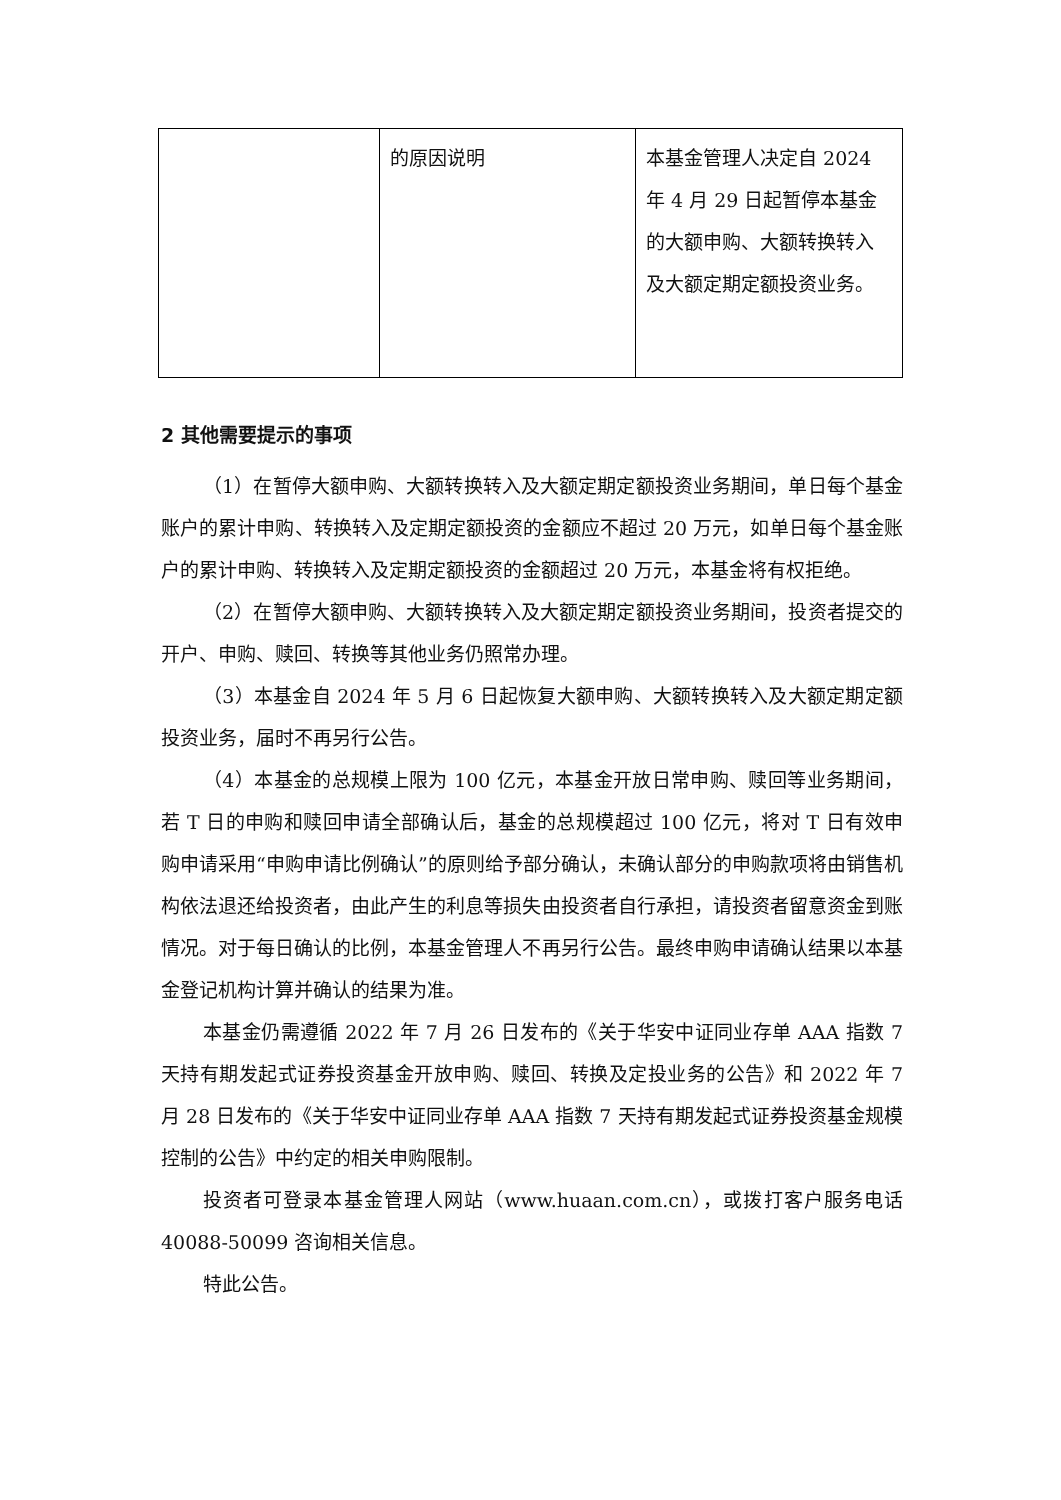| | 的原因说明 | 本基金管理人决定自 2024 年 4 月 29 日起暂停本基金的大额申购、大额转换转入及大额定期定额投资业务。 |
2 其他需要提示的事项
（1）在暂停大额申购、大额转换转入及大额定期定额投资业务期间，单日每个基金账户的累计申购、转换转入及定期定额投资的金额应不超过 20 万元，如单日每个基金账户的累计申购、转换转入及定期定额投资的金额超过 20 万元，本基金将有权拒绝。
（2）在暂停大额申购、大额转换转入及大额定期定额投资业务期间，投资者提交的开户、申购、赎回、转换等其他业务仍照常办理。
（3）本基金自 2024 年 5 月 6 日起恢复大额申购、大额转换转入及大额定期定额投资业务，届时不再另行公告。
（4）本基金的总规模上限为 100 亿元，本基金开放日常申购、赎回等业务期间，若 T 日的申购和赎回申请全部确认后，基金的总规模超过 100 亿元，将对 T 日有效申购申请采用“申购申请比例确认”的原则给予部分确认，未确认部分的申购款项将由销售机构依法退还给投资者，由此产生的利息等损失由投资者自行承担，请投资者留意资金到账情况。对于每日确认的比例，本基金管理人不再另行公告。最终申购申请确认结果以本基金登记机构计算并确认的结果为准。
本基金仍需遵循 2022 年 7 月 26 日发布的《关于华安中证同业存单 AAA 指数 7 天持有期发起式证券投资基金开放申购、赎回、转换及定投业务的公告》和 2022 年 7 月 28 日发布的《关于华安中证同业存单 AAA 指数 7 天持有期发起式证券投资基金规模控制的公告》中约定的相关申购限制。
投资者可登录本基金管理人网站（www.huaan.com.cn），或拨打客户服务电话 40088-50099 咨询相关信息。
特此公告。